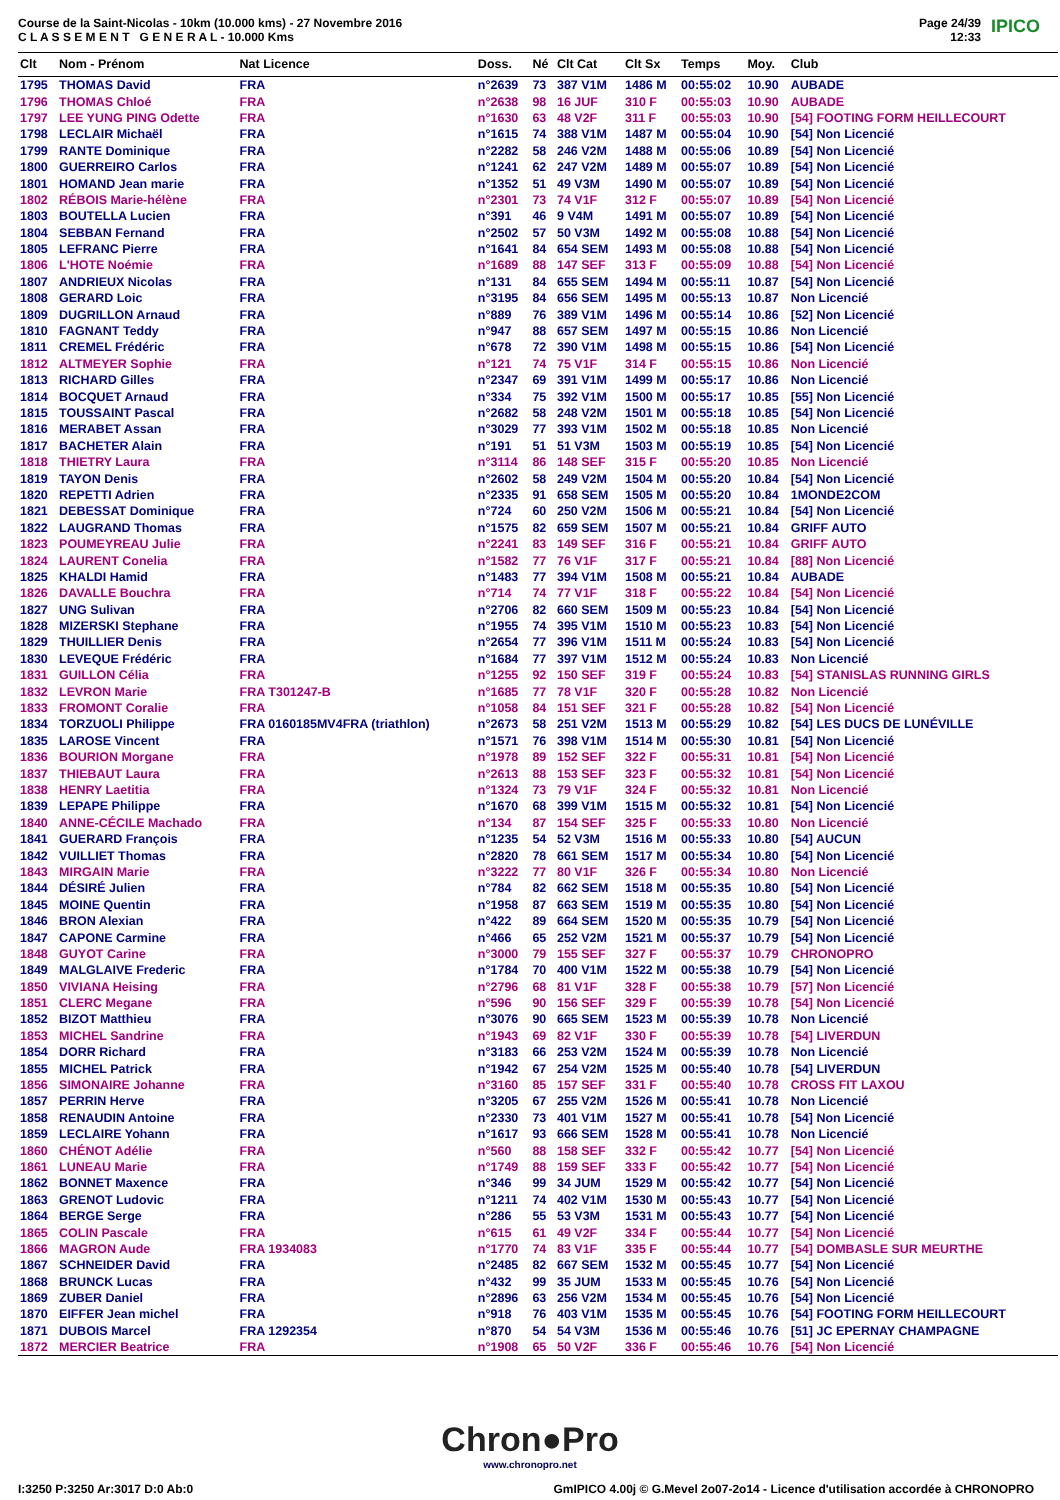Course de la Saint-Nicolas - 10km (10.000 kms) - 27 Novembre 2016
C L A S S E M E N T G E N E R A L - 10.000 Kms
Page 24/39
12:33
IPICO
| Clt | Nom - Prénom | Nat Licence | Doss. | Né | Clt Cat | Clt Sx | Temps | Moy. | Club |
| --- | --- | --- | --- | --- | --- | --- | --- | --- | --- |
| 1795 | THOMAS David | FRA | n°2639 | 73 | 387 V1M | 1486 M | 00:55:02 | 10.90 | AUBADE |
| 1796 | THOMAS Chloé | FRA | n°2638 | 98 | 16 JUF | 310 F | 00:55:03 | 10.90 | AUBADE |
| 1797 | LEE YUNG PING Odette | FRA | n°1630 | 63 | 48 V2F | 311 F | 00:55:03 | 10.90 | [54] FOOTING FORM HEILLECOURT |
| 1798 | LECLAIR Michaël | FRA | n°1615 | 74 | 388 V1M | 1487 M | 00:55:04 | 10.90 | [54] Non Licencié |
| 1799 | RANTE Dominique | FRA | n°2282 | 58 | 246 V2M | 1488 M | 00:55:06 | 10.89 | [54] Non Licencié |
| 1800 | GUERREIRO Carlos | FRA | n°1241 | 62 | 247 V2M | 1489 M | 00:55:07 | 10.89 | [54] Non Licencié |
| 1801 | HOMAND Jean marie | FRA | n°1352 | 51 | 49 V3M | 1490 M | 00:55:07 | 10.89 | [54] Non Licencié |
| 1802 | RÉBOIS Marie-hélène | FRA | n°2301 | 73 | 74 V1F | 312 F | 00:55:07 | 10.89 | [54] Non Licencié |
| 1803 | BOUTELLA Lucien | FRA | n°391 | 46 | 9 V4M | 1491 M | 00:55:07 | 10.89 | [54] Non Licencié |
| 1804 | SEBBAN Fernand | FRA | n°2502 | 57 | 50 V3M | 1492 M | 00:55:08 | 10.88 | [54] Non Licencié |
| 1805 | LEFRANC Pierre | FRA | n°1641 | 84 | 654 SEM | 1493 M | 00:55:08 | 10.88 | [54] Non Licencié |
| 1806 | L'HOTE Noémie | FRA | n°1689 | 88 | 147 SEF | 313 F | 00:55:09 | 10.88 | [54] Non Licencié |
| 1807 | ANDRIEUX Nicolas | FRA | n°131 | 84 | 655 SEM | 1494 M | 00:55:11 | 10.87 | [54] Non Licencié |
| 1808 | GERARD Loic | FRA | n°3195 | 84 | 656 SEM | 1495 M | 00:55:13 | 10.87 | Non Licencié |
| 1809 | DUGRILLON Arnaud | FRA | n°889 | 76 | 389 V1M | 1496 M | 00:55:14 | 10.86 | [52] Non Licencié |
| 1810 | FAGNANT Teddy | FRA | n°947 | 88 | 657 SEM | 1497 M | 00:55:15 | 10.86 | Non Licencié |
| 1811 | CREMEL Frédéric | FRA | n°678 | 72 | 390 V1M | 1498 M | 00:55:15 | 10.86 | [54] Non Licencié |
| 1812 | ALTMEYER Sophie | FRA | n°121 | 74 | 75 V1F | 314 F | 00:55:15 | 10.86 | Non Licencié |
| 1813 | RICHARD Gilles | FRA | n°2347 | 69 | 391 V1M | 1499 M | 00:55:17 | 10.86 | Non Licencié |
| 1814 | BOCQUET Arnaud | FRA | n°334 | 75 | 392 V1M | 1500 M | 00:55:17 | 10.85 | [55] Non Licencié |
| 1815 | TOUSSAINT Pascal | FRA | n°2682 | 58 | 248 V2M | 1501 M | 00:55:18 | 10.85 | [54] Non Licencié |
| 1816 | MERABET Assan | FRA | n°3029 | 77 | 393 V1M | 1502 M | 00:55:18 | 10.85 | Non Licencié |
| 1817 | BACHETER Alain | FRA | n°191 | 51 | 51 V3M | 1503 M | 00:55:19 | 10.85 | [54] Non Licencié |
| 1818 | THIETRY Laura | FRA | n°3114 | 86 | 148 SEF | 315 F | 00:55:20 | 10.85 | Non Licencié |
| 1819 | TAYON Denis | FRA | n°2602 | 58 | 249 V2M | 1504 M | 00:55:20 | 10.84 | [54] Non Licencié |
| 1820 | REPETTI Adrien | FRA | n°2335 | 91 | 658 SEM | 1505 M | 00:55:20 | 10.84 | 1MONDE2COM |
| 1821 | DEBESSAT Dominique | FRA | n°724 | 60 | 250 V2M | 1506 M | 00:55:21 | 10.84 | [54] Non Licencié |
| 1822 | LAUGRAND Thomas | FRA | n°1575 | 82 | 659 SEM | 1507 M | 00:55:21 | 10.84 | GRIFF AUTO |
| 1823 | POUMEYREAU Julie | FRA | n°2241 | 83 | 149 SEF | 316 F | 00:55:21 | 10.84 | GRIFF AUTO |
| 1824 | LAURENT Conelia | FRA | n°1582 | 77 | 76 V1F | 317 F | 00:55:21 | 10.84 | [88] Non Licencié |
| 1825 | KHALDI Hamid | FRA | n°1483 | 77 | 394 V1M | 1508 M | 00:55:21 | 10.84 | AUBADE |
| 1826 | DAVALLE Bouchra | FRA | n°714 | 74 | 77 V1F | 318 F | 00:55:22 | 10.84 | [54] Non Licencié |
| 1827 | UNG Sulivan | FRA | n°2706 | 82 | 660 SEM | 1509 M | 00:55:23 | 10.84 | [54] Non Licencié |
| 1828 | MIZERSKI Stephane | FRA | n°1955 | 74 | 395 V1M | 1510 M | 00:55:23 | 10.83 | [54] Non Licencié |
| 1829 | THUILLIER Denis | FRA | n°2654 | 77 | 396 V1M | 1511 M | 00:55:24 | 10.83 | [54] Non Licencié |
| 1830 | LEVEQUE Frédéric | FRA | n°1684 | 77 | 397 V1M | 1512 M | 00:55:24 | 10.83 | Non Licencié |
| 1831 | GUILLON Célia | FRA | n°1255 | 92 | 150 SEF | 319 F | 00:55:24 | 10.83 | [54] STANISLAS RUNNING GIRLS |
| 1832 | LEVRON Marie | FRA T301247-B | n°1685 | 77 | 78 V1F | 320 F | 00:55:28 | 10.82 | Non Licencié |
| 1833 | FROMONT Coralie | FRA | n°1058 | 84 | 151 SEF | 321 F | 00:55:28 | 10.82 | [54] Non Licencié |
| 1834 | TORZUOLI Philippe | FRA 0160185MV4FRA (triathlon) | n°2673 | 58 | 251 V2M | 1513 M | 00:55:29 | 10.82 | [54] LES DUCS DE LUNÉVILLE |
| 1835 | LAROSE Vincent | FRA | n°1571 | 76 | 398 V1M | 1514 M | 00:55:30 | 10.81 | [54] Non Licencié |
| 1836 | BOURION Morgane | FRA | n°1978 | 89 | 152 SEF | 322 F | 00:55:31 | 10.81 | [54] Non Licencié |
| 1837 | THIEBAUT Laura | FRA | n°2613 | 88 | 153 SEF | 323 F | 00:55:32 | 10.81 | [54] Non Licencié |
| 1838 | HENRY Laetitia | FRA | n°1324 | 73 | 79 V1F | 324 F | 00:55:32 | 10.81 | Non Licencié |
| 1839 | LEPAPE Philippe | FRA | n°1670 | 68 | 399 V1M | 1515 M | 00:55:32 | 10.81 | [54] Non Licencié |
| 1840 | ANNE-CÉCILE Machado | FRA | n°134 | 87 | 154 SEF | 325 F | 00:55:33 | 10.80 | Non Licencié |
| 1841 | GUERARD François | FRA | n°1235 | 54 | 52 V3M | 1516 M | 00:55:33 | 10.80 | [54] AUCUN |
| 1842 | VUILLIET Thomas | FRA | n°2820 | 78 | 661 SEM | 1517 M | 00:55:34 | 10.80 | [54] Non Licencié |
| 1843 | MIRGAIN Marie | FRA | n°3222 | 77 | 80 V1F | 326 F | 00:55:34 | 10.80 | Non Licencié |
| 1844 | DÉSIRÉ Julien | FRA | n°784 | 82 | 662 SEM | 1518 M | 00:55:35 | 10.80 | [54] Non Licencié |
| 1845 | MOINE Quentin | FRA | n°1958 | 87 | 663 SEM | 1519 M | 00:55:35 | 10.80 | [54] Non Licencié |
| 1846 | BRON Alexian | FRA | n°422 | 89 | 664 SEM | 1520 M | 00:55:35 | 10.79 | [54] Non Licencié |
| 1847 | CAPONE Carmine | FRA | n°466 | 65 | 252 V2M | 1521 M | 00:55:37 | 10.79 | [54] Non Licencié |
| 1848 | GUYOT Carine | FRA | n°3000 | 79 | 155 SEF | 327 F | 00:55:37 | 10.79 | CHRONOPRO |
| 1849 | MALGLAIVE Frederic | FRA | n°1784 | 70 | 400 V1M | 1522 M | 00:55:38 | 10.79 | [54] Non Licencié |
| 1850 | VIVIANA Heising | FRA | n°2796 | 68 | 81 V1F | 328 F | 00:55:38 | 10.79 | [57] Non Licencié |
| 1851 | CLERC Megane | FRA | n°596 | 90 | 156 SEF | 329 F | 00:55:39 | 10.78 | [54] Non Licencié |
| 1852 | BIZOT Matthieu | FRA | n°3076 | 90 | 665 SEM | 1523 M | 00:55:39 | 10.78 | Non Licencié |
| 1853 | MICHEL Sandrine | FRA | n°1943 | 69 | 82 V1F | 330 F | 00:55:39 | 10.78 | [54] LIVERDUN |
| 1854 | DORR Richard | FRA | n°3183 | 66 | 253 V2M | 1524 M | 00:55:39 | 10.78 | Non Licencié |
| 1855 | MICHEL Patrick | FRA | n°1942 | 67 | 254 V2M | 1525 M | 00:55:40 | 10.78 | [54] LIVERDUN |
| 1856 | SIMONAIRE Johanne | FRA | n°3160 | 85 | 157 SEF | 331 F | 00:55:40 | 10.78 | CROSS FIT LAXOU |
| 1857 | PERRIN Herve | FRA | n°3205 | 67 | 255 V2M | 1526 M | 00:55:41 | 10.78 | Non Licencié |
| 1858 | RENAUDIN Antoine | FRA | n°2330 | 73 | 401 V1M | 1527 M | 00:55:41 | 10.78 | [54] Non Licencié |
| 1859 | LECLAIRE Yohann | FRA | n°1617 | 93 | 666 SEM | 1528 M | 00:55:41 | 10.78 | Non Licencié |
| 1860 | CHÉNOT Adélie | FRA | n°560 | 88 | 158 SEF | 332 F | 00:55:42 | 10.77 | [54] Non Licencié |
| 1861 | LUNEAU Marie | FRA | n°1749 | 88 | 159 SEF | 333 F | 00:55:42 | 10.77 | [54] Non Licencié |
| 1862 | BONNET Maxence | FRA | n°346 | 99 | 34 JUM | 1529 M | 00:55:42 | 10.77 | [54] Non Licencié |
| 1863 | GRENOT Ludovic | FRA | n°1211 | 74 | 402 V1M | 1530 M | 00:55:43 | 10.77 | [54] Non Licencié |
| 1864 | BERGE Serge | FRA | n°286 | 55 | 53 V3M | 1531 M | 00:55:43 | 10.77 | [54] Non Licencié |
| 1865 | COLIN Pascale | FRA | n°615 | 61 | 49 V2F | 334 F | 00:55:44 | 10.77 | [54] Non Licencié |
| 1866 | MAGRON Aude | FRA 1934083 | n°1770 | 74 | 83 V1F | 335 F | 00:55:44 | 10.77 | [54] DOMBASLE SUR MEURTHE |
| 1867 | SCHNEIDER David | FRA | n°2485 | 82 | 667 SEM | 1532 M | 00:55:45 | 10.77 | [54] Non Licencié |
| 1868 | BRUNCK Lucas | FRA | n°432 | 99 | 35 JUM | 1533 M | 00:55:45 | 10.76 | [54] Non Licencié |
| 1869 | ZUBER Daniel | FRA | n°2896 | 63 | 256 V2M | 1534 M | 00:55:45 | 10.76 | [54] Non Licencié |
| 1870 | EIFFER Jean michel | FRA | n°918 | 76 | 403 V1M | 1535 M | 00:55:45 | 10.76 | [54] FOOTING FORM HEILLECOURT |
| 1871 | DUBOIS Marcel | FRA 1292354 | n°870 | 54 | 54 V3M | 1536 M | 00:55:46 | 10.76 | [51] JC EPERNAY CHAMPAGNE |
| 1872 | MERCIER Beatrice | FRA | n°1908 | 65 | 50 V2F | 336 F | 00:55:46 | 10.76 | [54] Non Licencié |
Chron●Pro
www.chronopro.net
I:3250 P:3250 Ar:3017 D:0 Ab:0 GmIPICO 4.00j © G.Mevel 2o07-2o14 - Licence d'utilisation accordée à CHRONOPRO